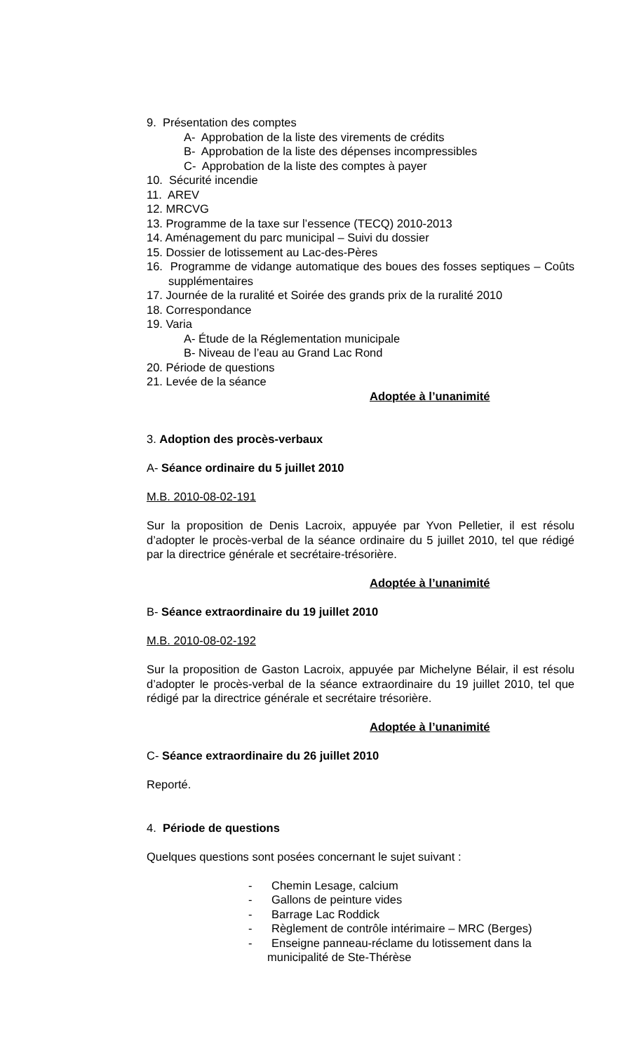9. Présentation des comptes
A- Approbation de la liste des virements de crédits
B- Approbation de la liste des dépenses incompressibles
C- Approbation de la liste des comptes à payer
10. Sécurité incendie
11. AREV
12. MRCVG
13. Programme de la taxe sur l’essence (TECQ) 2010-2013
14. Aménagement du parc municipal – Suivi du dossier
15. Dossier de lotissement au Lac-des-Pères
16. Programme de vidange automatique des boues des fosses septiques – Coûts supplémentaires
17. Journée de la ruralité et Soirée des grands prix de la ruralité 2010
18. Correspondance
19. Varia
A- Étude de la Réglementation municipale
B- Niveau de l’eau au Grand Lac Rond
20. Période de questions
21. Levée de la séance
Adoptée à l’unanimité
3. Adoption des procès-verbaux
A- Séance ordinaire du 5 juillet 2010
M.B. 2010-08-02-191
Sur la proposition de Denis Lacroix, appuyée par Yvon Pelletier, il est résolu d’adopter le procès-verbal de la séance ordinaire du 5 juillet 2010, tel que rédigé par la directrice générale et secrétaire-trésorière.
Adoptée à l’unanimité
B- Séance extraordinaire du 19 juillet 2010
M.B. 2010-08-02-192
Sur la proposition de Gaston Lacroix, appuyée par Michelyne Bélair, il est résolu d’adopter le procès-verbal de la séance extraordinaire du 19 juillet 2010, tel que rédigé par la directrice générale et secrétaire trésorière.
Adoptée à l’unanimité
C- Séance extraordinaire du 26 juillet 2010
Reporté.
4. Période de questions
Quelques questions sont posées concernant le sujet suivant :
- Chemin Lesage, calcium
- Gallons de peinture vides
- Barrage Lac Roddick
- Règlement de contrôle intérimaire – MRC (Berges)
- Enseigne panneau-réclame du lotissement dans la municipalité de Ste-Thérèse